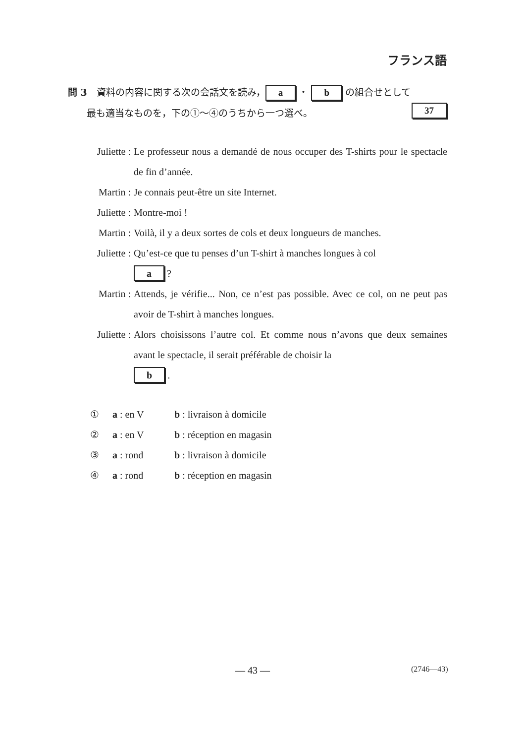フランス語
問 3　資料の内容に関する次の会話文を読み， a ・ b の組合せとして
　　最も適当なものを，下の①～④のうちから一つ選べ。 37
Juliette :
Le professeur nous a demandé de nous occuper des T-shirts pour le spectacle de fin d’année.
Martin :
Je connais peut-être un site Internet.
Juliette :
Montre-moi !
Martin :
Voilà, il y a deux sortes de cols et deux longueurs de manches.
Juliette :
Qu’est-ce que tu penses d’un T-shirt à manches longues à col
a ?
Martin :
Attends, je vérifie... Non, ce n’est pas possible. Avec ce col, on ne peut pas avoir de T-shirt à manches longues.
Juliette :
Alors choisissons l’autre col. Et comme nous n’avons que deux semaines avant le spectacle, il serait préférable de choisir la
b .
① a : en V b : livraison à domicile
② a : en V b : réception en magasin
③ a : rond b : livraison à domicile
④ a : rond b : réception en magasin
— 43 — (2746—43)